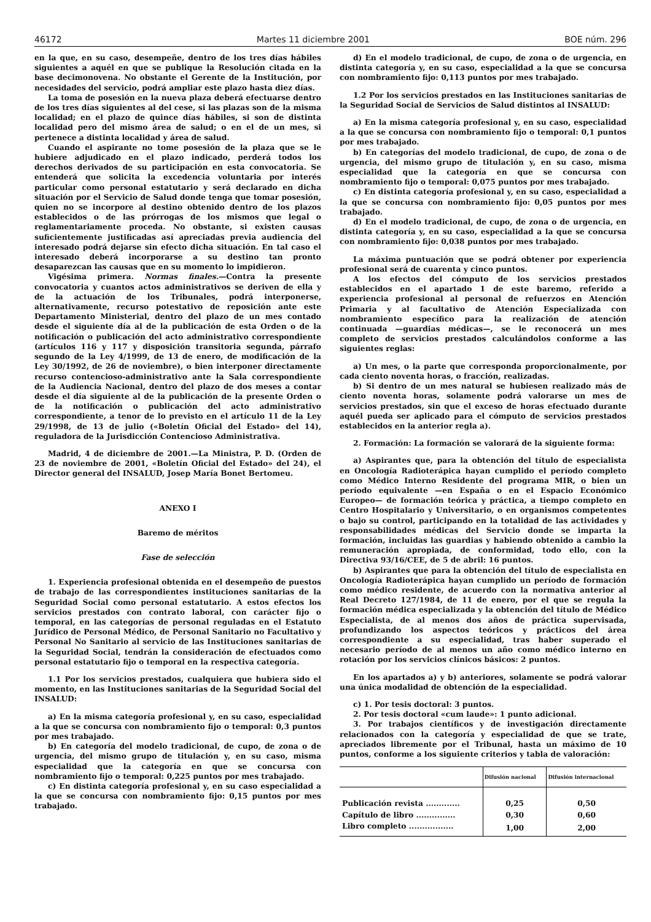46172 Martes 11 diciembre 2001 BOE núm. 296
en la que, en su caso, desempeñe, dentro de los tres días hábiles siguientes a aquél en que se publique la Resolución citada en la base decimonovena. No obstante el Gerente de la Institución, por necesidades del servicio, podrá ampliar este plazo hasta diez días.
La toma de posesión en la nueva plaza deberá efectuarse dentro de los tres días siguientes al del cese, si las plazas son de la misma localidad; en el plazo de quince días hábiles, si son de distinta localidad pero del mismo área de salud; o en el de un mes, si pertenece a distinta localidad y área de salud.
Cuando el aspirante no tome posesión de la plaza que se le hubiere adjudicado en el plazo indicado, perderá todos los derechos derivados de su participación en esta convocatoria. Se entenderá que solicita la excedencia voluntaria por interés particular como personal estatutario y será declarado en dicha situación por el Servicio de Salud donde tenga que tomar posesión, quien no se incorpore al destino obtenido dentro de los plazos establecidos o de las prórrogas de los mismos que legal o reglamentariamente proceda. No obstante, si existen causas suficientemente justificadas así apreciadas previa audiencia del interesado podrá dejarse sin efecto dicha situación. En tal caso el interesado deberá incorporarse a su destino tan pronto desaparezcan las causas que en su momento lo impidieron.
Vigésima primera. Normas finales.—Contra la presente convocatoria y cuantos actos administrativos se deriven de ella y de la actuación de los Tribunales, podrá interponerse, alternativamente, recurso potestativo de reposición ante este Departamento Ministerial, dentro del plazo de un mes contado desde el siguiente día al de la publicación de esta Orden o de la notificación o publicación del acto administrativo correspondiente (artículos 116 y 117 y disposición transitoria segunda, párrafo segundo de la Ley 4/1999, de 13 de enero, de modificación de la Ley 30/1992, de 26 de noviembre), o bien interponer directamente recurso contencioso-administrativo ante la Sala correspondiente de la Audiencia Nacional, dentro del plazo de dos meses a contar desde el día siguiente al de la publicación de la presente Orden o de la notificación o publicación del acto administrativo correspondiente, a tenor de lo previsto en el artículo 11 de la Ley 29/1998, de 13 de julio («Boletín Oficial del Estado» del 14), reguladora de la Jurisdicción Contencioso Administrativa.
Madrid, 4 de diciembre de 2001.—La Ministra, P. D. (Orden de 23 de noviembre de 2001, «Boletín Oficial del Estado» del 24), el Director general del INSALUD, Josep María Bonet Bertomeu.
ANEXO I
Baremo de méritos
Fase de selección
1. Experiencia profesional obtenida en el desempeño de puestos de trabajo de las correspondientes instituciones sanitarias de la Seguridad Social como personal estatutario. A estos efectos los servicios prestados con contrato laboral, con carácter fijo o temporal, en las categorías de personal reguladas en el Estatuto Jurídico de Personal Médico, de Personal Sanitario no Facultativo y Personal No Sanitario al servicio de las Instituciones sanitarias de la Seguridad Social, tendrán la consideración de efectuados como personal estatutario fijo o temporal en la respectiva categoría.
1.1 Por los servicios prestados, cualquiera que hubiera sido el momento, en las Instituciones sanitarias de la Seguridad Social del INSALUD:
a) En la misma categoría profesional y, en su caso, especialidad a la que se concursa con nombramiento fijo o temporal: 0,3 puntos por mes trabajado.
b) En categoría del modelo tradicional, de cupo, de zona o de urgencia, del mismo grupo de titulación y, en su caso, misma especialidad que la categoría en que se concursa con nombramiento fijo o temporal: 0,225 puntos por mes trabajado.
c) En distinta categoría profesional y, en su caso especialidad a la que se concursa con nombramiento fijo: 0,15 puntos por mes trabajado.
d) En el modelo tradicional, de cupo, de zona o de urgencia, en distinta categoría y, en su caso, especialidad a la que se concursa con nombramiento fijo: 0,113 puntos por mes trabajado.
1.2 Por los servicios prestados en las Instituciones sanitarias de la Seguridad Social de Servicios de Salud distintos al INSALUD:
a) En la misma categoría profesional y, en su caso, especialidad a la que se concursa con nombramiento fijo o temporal: 0,1 puntos por mes trabajado.
b) En categorías del modelo tradicional, de cupo, de zona o de urgencia, del mismo grupo de titulación y, en su caso, misma especialidad que la categoría en que se concursa con nombramiento fijo o temporal: 0,075 puntos por mes trabajado.
c) En distinta categoría profesional y, en su caso, especialidad a la que se concursa con nombramiento fijo: 0,05 puntos por mes trabajado.
d) En el modelo tradicional, de cupo, de zona o de urgencia, en distinta categoría y, en su caso, especialidad a la que se concursa con nombramiento fijo: 0,038 puntos por mes trabajado.
La máxima puntuación que se podrá obtener por experiencia profesional será de cuarenta y cinco puntos.
A los efectos del cómputo de los servicios prestados establecidos en el apartado 1 de este baremo, referido a experiencia profesional al personal de refuerzos en Atención Primaria y al facultativo de Atención Especializada con nombramiento específico para la realización de atención continuada —guardias médicas—, se le reconocerá un mes completo de servicios prestados calculándolos conforme a las siguientes reglas:
a) Un mes, o la parte que corresponda proporcionalmente, por cada ciento noventa horas, o fracción, realizadas.
b) Si dentro de un mes natural se hubiesen realizado más de ciento noventa horas, solamente podrá valorarse un mes de servicios prestados, sin que el exceso de horas efectuado durante aquél pueda ser aplicado para el cómputo de servicios prestados establecidos en la anterior regla a).
2. Formación: La formación se valorará de la siguiente forma:
a) Aspirantes que, para la obtención del título de especialista en Oncología Radioterápica hayan cumplido el período completo como Médico Interno Residente del programa MIR, o bien un período equivalente —en España o en el Espacio Económico Europeo— de formación teórica y práctica, a tiempo completo en Centro Hospitalario y Universitario, o en organismos competentes o bajo su control, participando en la totalidad de las actividades y responsabilidades médicas del Servicio donde se imparta la formación, incluidas las guardias y habiendo obtenido a cambio la remuneración apropiada, de conformidad, todo ello, con la Directiva 93/16/CEE, de 5 de abril: 16 puntos.
b) Aspirantes que para la obtención del título de especialista en Oncología Radioterápica hayan cumplido un período de formación como médico residente, de acuerdo con la normativa anterior al Real Decreto 127/1984, de 11 de enero, por el que se regula la formación médica especializada y la obtención del título de Médico Especialista, de al menos dos años de práctica supervisada, profundizando los aspectos teóricos y prácticos del área correspondiente a su especialidad, tras haber superado el necesario período de al menos un año como médico interno en rotación por los servicios clínicos básicos: 2 puntos.
En los apartados a) y b) anteriores, solamente se podrá valorar una única modalidad de obtención de la especialidad.
c) 1. Por tesis doctoral: 3 puntos.
2. Por tesis doctoral «cum laude»: 1 punto adicional.
3. Por trabajos científicos y de investigación directamente relacionados con la categoría y especialidad de que se trate, apreciados libremente por el Tribunal, hasta un máximo de 10 puntos, conforme a los siguiente criterios y tabla de valoración:
| | Difusión nacional | Difusión internacional |
| --- | --- | --- |
| Publicación revista ............. | 0,25 | 0,50 |
| Capítulo de libro ............... | 0,30 | 0,60 |
| Libro completo ................. | 1,00 | 2,00 |